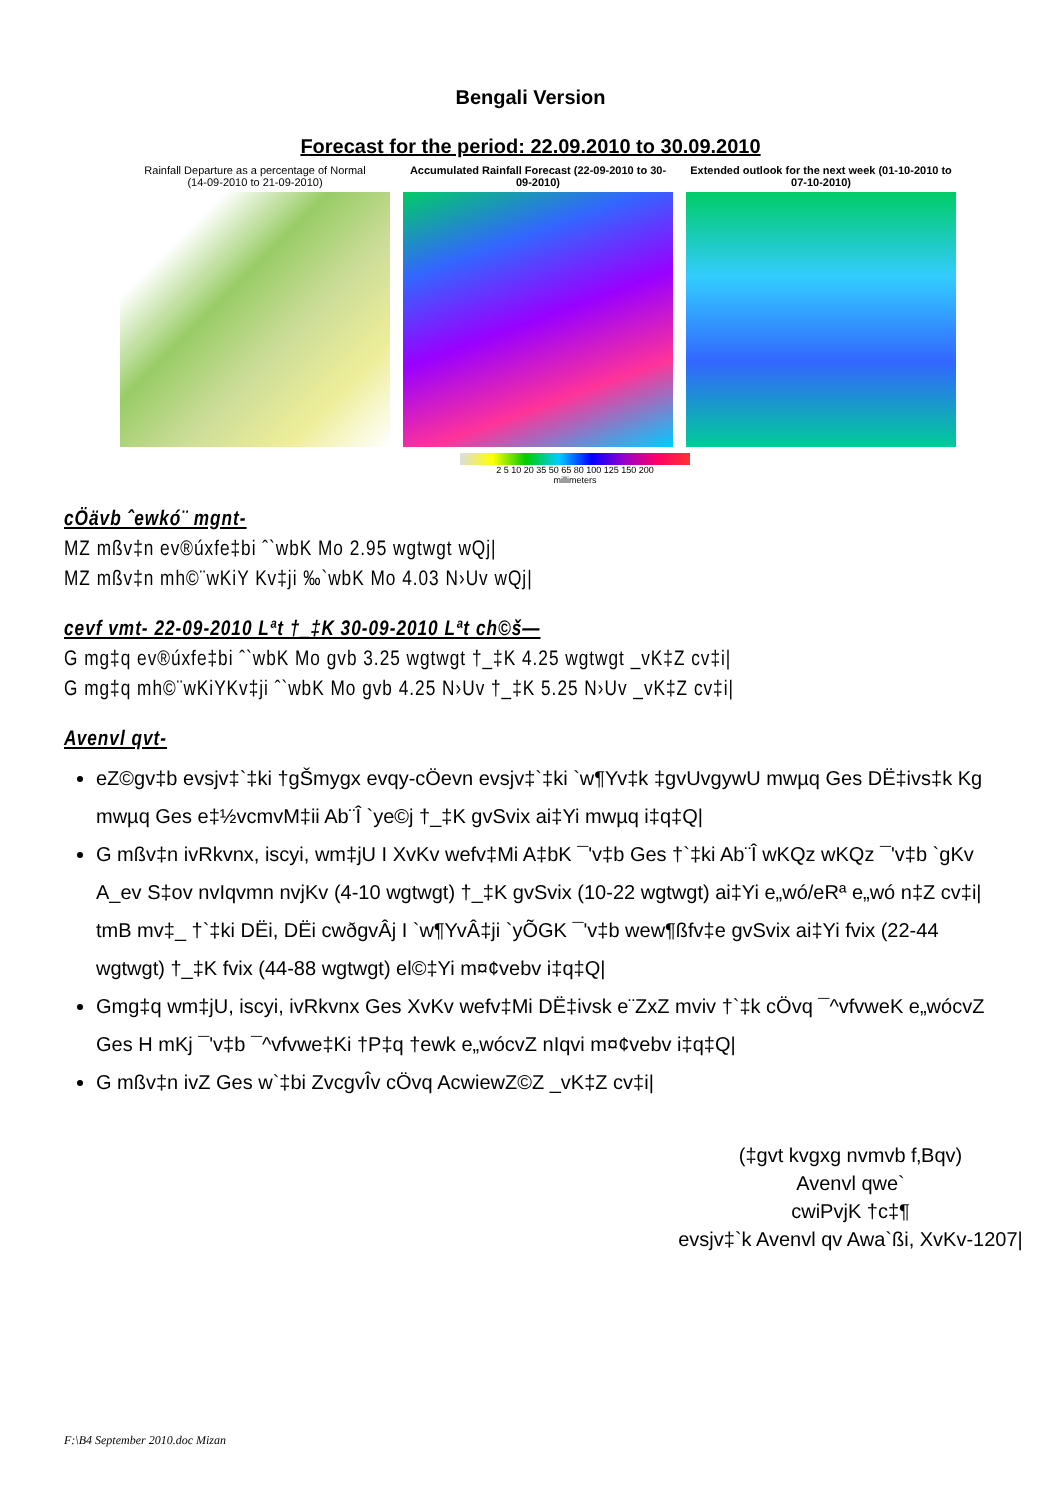Bengali Version
Forecast for the period: 22.09.2010 to 30.09.2010
Rainfall Departure as a percentage of Normal
(14-09-2010 to 21-09-2010)
Accumulated Rainfall Forecast (22-09-2010 to 30-09-2010)
Extended outlook for the next week (01-10-2010 to 07-10-2010)
2 5 10 20 35 50 65 80 100 125 150 200
millimeters
cÖävb ˆewkó¨ mgnt-
MZ mßv‡n ev®úxfe‡bi ˆ`wbK Mo 2.95 wgtwgt wQj|
MZ mßv‡n mh©¨wKiY Kv‡ji ‰`wbK Mo 4.03 N›Uv wQj|
cevf vmt- 22-09-2010 Lªt †_‡K 30-09-2010 Lªt ch©š—
G mg‡q ev®úxfe‡bi ˆ`wbK Mo gvb 3.25 wgtwgt †_‡K 4.25 wgtwgt _vK‡Z cv‡i|
G mg‡q mh©¨wKiYKv‡ji ˆ`wbK Mo gvb 4.25 N›Uv †_‡K 5.25 N›Uv _vK‡Z cv‡i|
Avenvl qvt-
eZ©gv‡b evsjv‡`‡ki †gŠmygx evqy-cÖevn evsjv‡`‡ki `w¶Yv‡k ‡gvUvgywU mwµq Ges DË‡ivs‡k Kg mwµq Ges e‡½vcmvM‡ii Ab¨Î `ye©j †_‡K gvSvix ai‡Yi mwµq i‡q‡Q|
G mßv‡n ivRkvnx, iscyi, wm‡jU I XvKv wefv‡Mi A‡bK ¯'v‡b Ges †`‡ki Ab¨Î wKQz wKQz ¯'v‡b `gKv A_ev S‡ov nvIqvmn nvjKv (4-10 wgtwgt) †_‡K gvSvix (10-22 wgtwgt) ai‡Yi e„wó/eRª e„wó n‡Z cv‡i| tmB mv‡_ †`‡ki DËi, DËi cwðgvÂj I `w¶YvÂ‡ji `yÕGK ¯'v‡b wew¶ßfv‡e gvSvix ai‡Yi fvix (22-44 wgtwgt) †_‡K fvix (44-88 wgtwgt) el©‡Yi m¤¢vebv i‡q‡Q|
Gmg‡q wm‡jU, iscyi, ivRkvnx Ges XvKv wefv‡Mi DË‡ivsk e¨ZxZ mviv †`‡k cÖvq ¯^vfvweK e„wócvZ Ges H mKj ¯'v‡b ¯^vfvwe‡Ki †P‡q †ewk e„wócvZ nIqvi m¤¢vebv i‡q‡Q|
G mßv‡n ivZ Ges w`‡bi ZvcgvÎv cÖvq AcwiewZ©Z _vK‡Z cv‡i|
(‡gvt kvgxg nvmvb f‚Bqv)
Avenvl qwe`
cwiPvjK †c‡¶
evsjv‡`k Avenvl qv Awa`ßi, XvKv-1207|
F:\B4 September 2010.doc Mizan